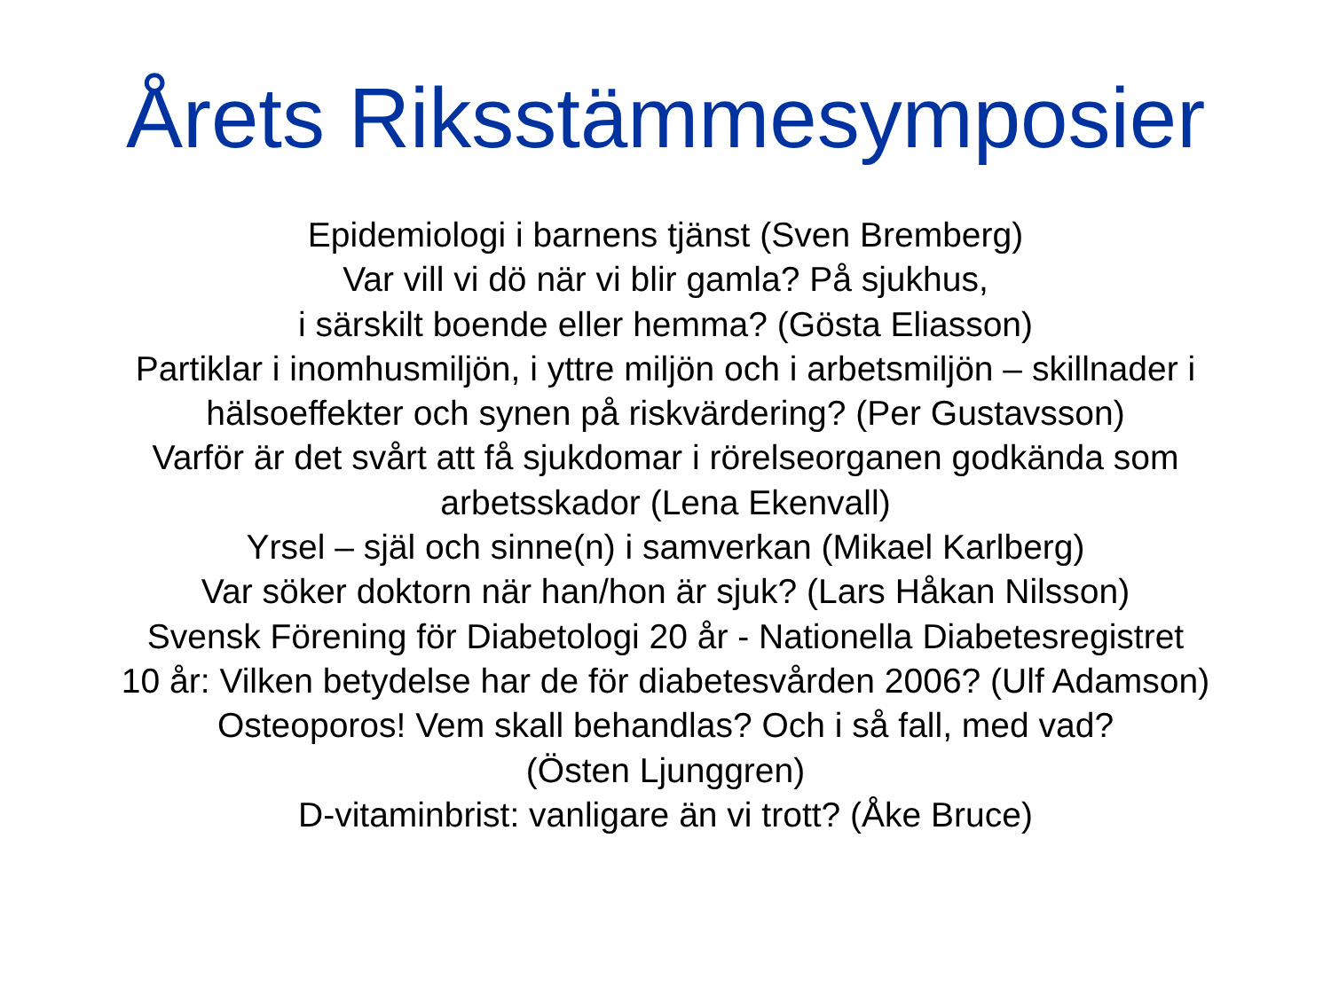Årets Riksstämmesymposier
Epidemiologi i barnens tjänst (Sven Bremberg)
Var vill vi dö när vi blir gamla? På sjukhus,
i särskilt boende eller hemma? (Gösta Eliasson)
Partiklar i inomhusmiljön, i yttre miljön och i arbetsmiljön – skillnader i
hälsoeffekter och synen på riskvärdering? (Per Gustavsson)
Varför är det svårt att få sjukdomar i rörelseorganen godkända som
arbetsskador (Lena Ekenvall)
Yrsel – själ och sinne(n) i samverkan (Mikael Karlberg)
Var söker doktorn när han/hon är sjuk? (Lars Håkan Nilsson)
Svensk Förening för Diabetologi 20 år - Nationella Diabetesregistret
10 år: Vilken betydelse har de för diabetesvården 2006? (Ulf Adamson)
Osteoporos! Vem skall behandlas? Och i så fall, med vad?
(Östen Ljunggren)
D-vitaminbrist: vanligare än vi trott? (Åke Bruce)